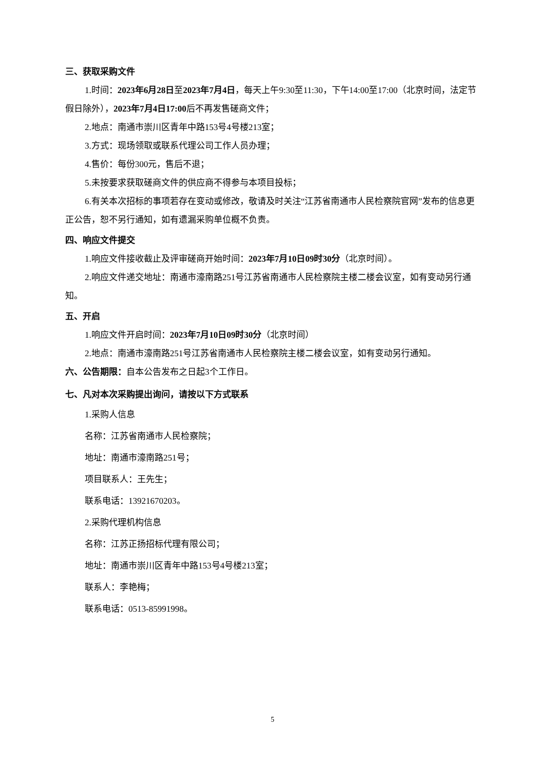三、获取采购文件
1.时间：2023年6月28日至2023年7月4日，每天上午9:30至11:30，下午14:00至17:00（北京时间，法定节假日除外），2023年7月4日17:00后不再发售磋商文件；
2.地点：南通市崇川区青年中路153号4号楼213室；
3.方式：现场领取或联系代理公司工作人员办理；
4.售价：每份300元，售后不退；
5.未按要求获取磋商文件的供应商不得参与本项目投标；
6.有关本次招标的事项若存在变动或修改，敬请及时关注“江苏省南通市人民检察院官网”发布的信息更正公告，恕不另行通知，如有遗漏采购单位概不负责。
四、响应文件提交
1.响应文件接收截止及评审磋商开始时间：2023年7月10日09时30分（北京时间）。
2.响应文件递交地址：南通市濠南路251号江苏省南通市人民检察院主楼二楼会议室，如有变动另行通知。
五、开启
1.响应文件开启时间：2023年7月10日09时30分（北京时间）
2.地点：南通市濠南路251号江苏省南通市人民检察院主楼二楼会议室，如有变动另行通知。
六、公告期限：自本公告发布之日起3个工作日。
七、凡对本次采购提出询问，请按以下方式联系
1.采购人信息
名称：江苏省南通市人民检察院；
地址：南通市濠南路251号；
项目联系人：王先生；
联系电话：13921670203。
2.采购代理机构信息
名称：江苏正扬招标代理有限公司；
地址：南通市崇川区青年中路153号4号楼213室；
联系人：李艳梅；
联系电话：0513-85991998。
5